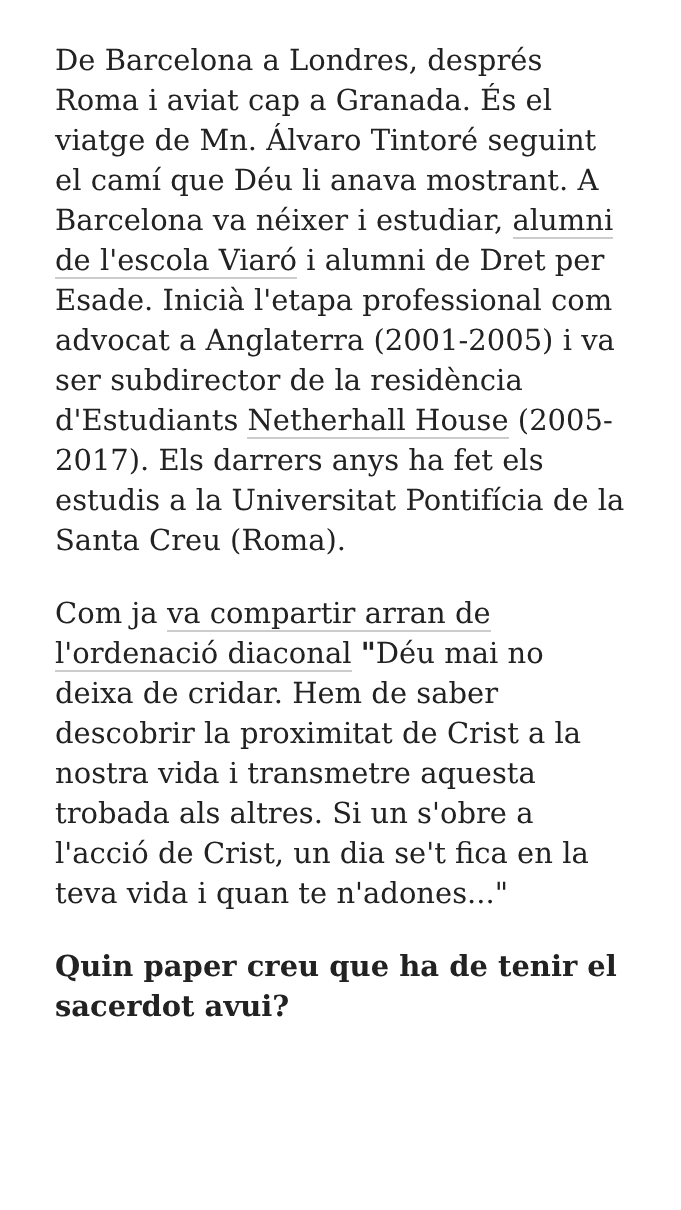De Barcelona a Londres, després Roma i aviat cap a Granada. És el viatge de Mn. Álvaro Tintoré seguint el camí que Déu li anava mostrant. A Barcelona va néixer i estudiar, alumni de l'escola Viaró i alumni de Dret per Esade. Inicià l'etapa professional com advocat a Anglaterra (2001-2005) i va ser subdirector de la residència d'Estudiants Netherhall House (2005-2017). Els darrers anys ha fet els estudis a la Universitat Pontifícia de la Santa Creu (Roma).
Com ja va compartir arran de l'ordenació diaconal "Déu mai no deixa de cridar. Hem de saber descobrir la proximitat de Crist a la nostra vida i transmetre aquesta trobada als altres. Si un s'obre a l'acció de Crist, un dia se't fica en la teva vida i quan te n'adones..."
Quin paper creu que ha de tenir el sacerdot avui?